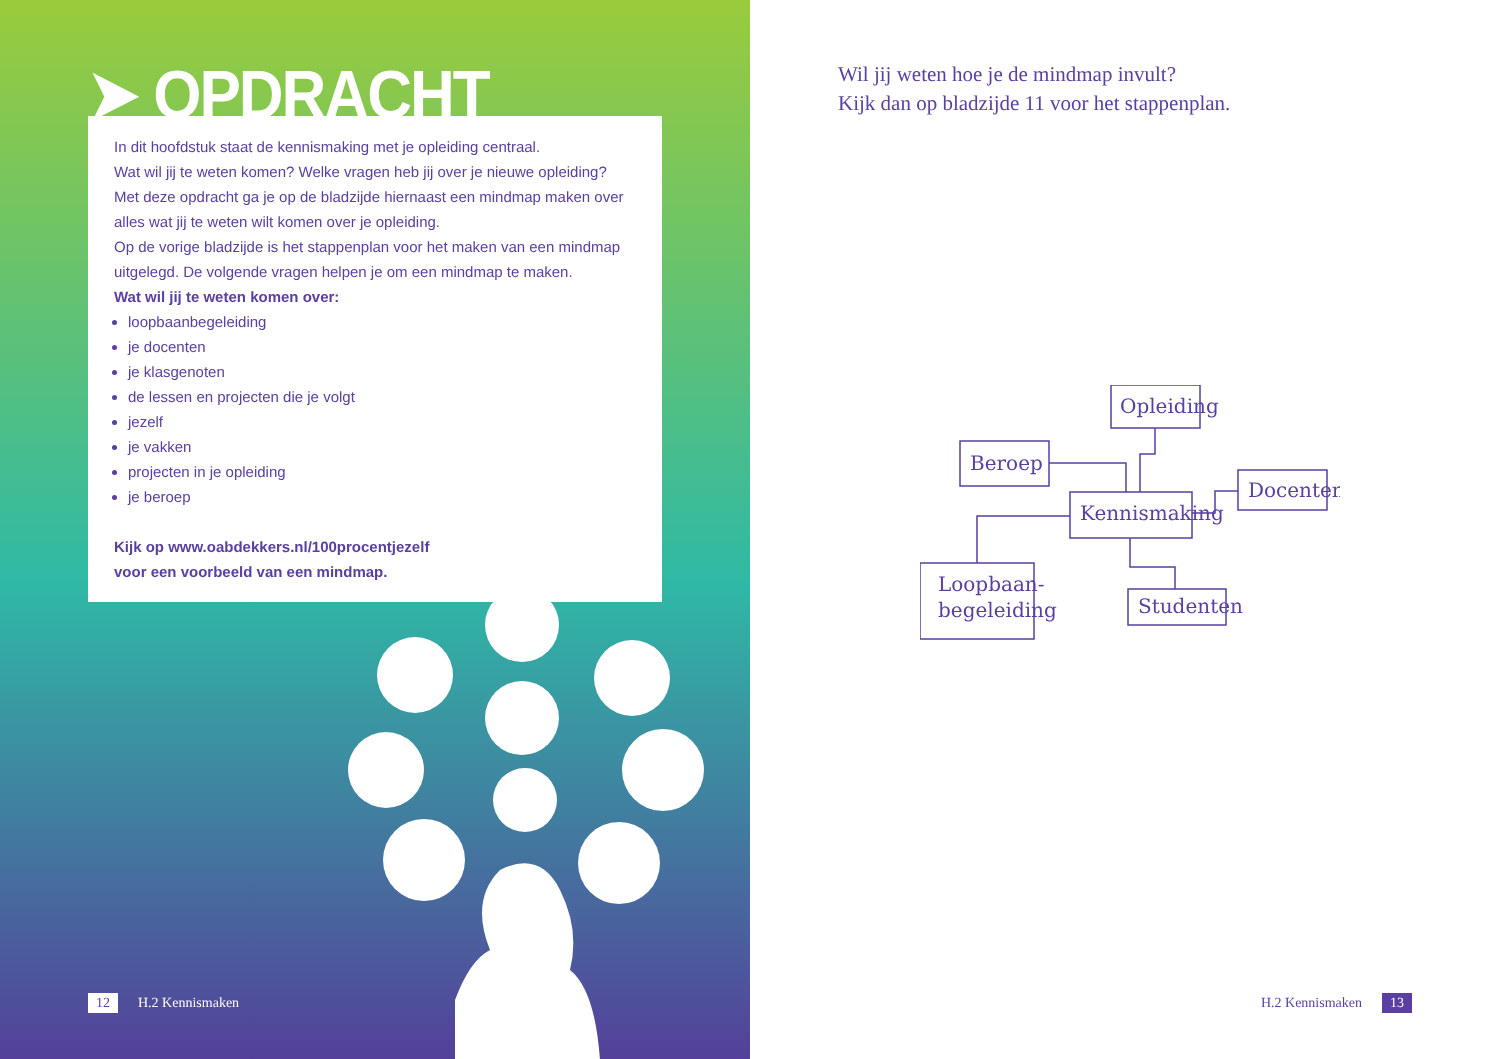➤ OPDRACHT
In dit hoofdstuk staat de kennismaking met je opleiding centraal.
Wat wil jij te weten komen? Welke vragen heb jij over je nieuwe opleiding?
Met deze opdracht ga je op de bladzijde hiernaast een mindmap maken over alles wat jij te weten wilt komen over je opleiding.
Op de vorige bladzijde is het stappenplan voor het maken van een mindmap uitgelegd. De volgende vragen helpen je om een mindmap te maken.
Wat wil jij te weten komen over:
loopbaanbegeleiding
je docenten
je klasgenoten
de lessen en projecten die je volgt
jezelf
je vakken
projecten in je opleiding
je beroep
Kijk op www.oabdekkers.nl/100procentjezelf
voor een voorbeeld van een mindmap.
12 H.2 Kennismaken
Wil jij weten hoe je de mindmap invult?
Kijk dan op bladzijde 11 voor het stappenplan.
Opleiding
Beroep
Kennismaking
Docenten
Loopbaan-
begeleiding
Studenten
H.2 Kennismaken 13